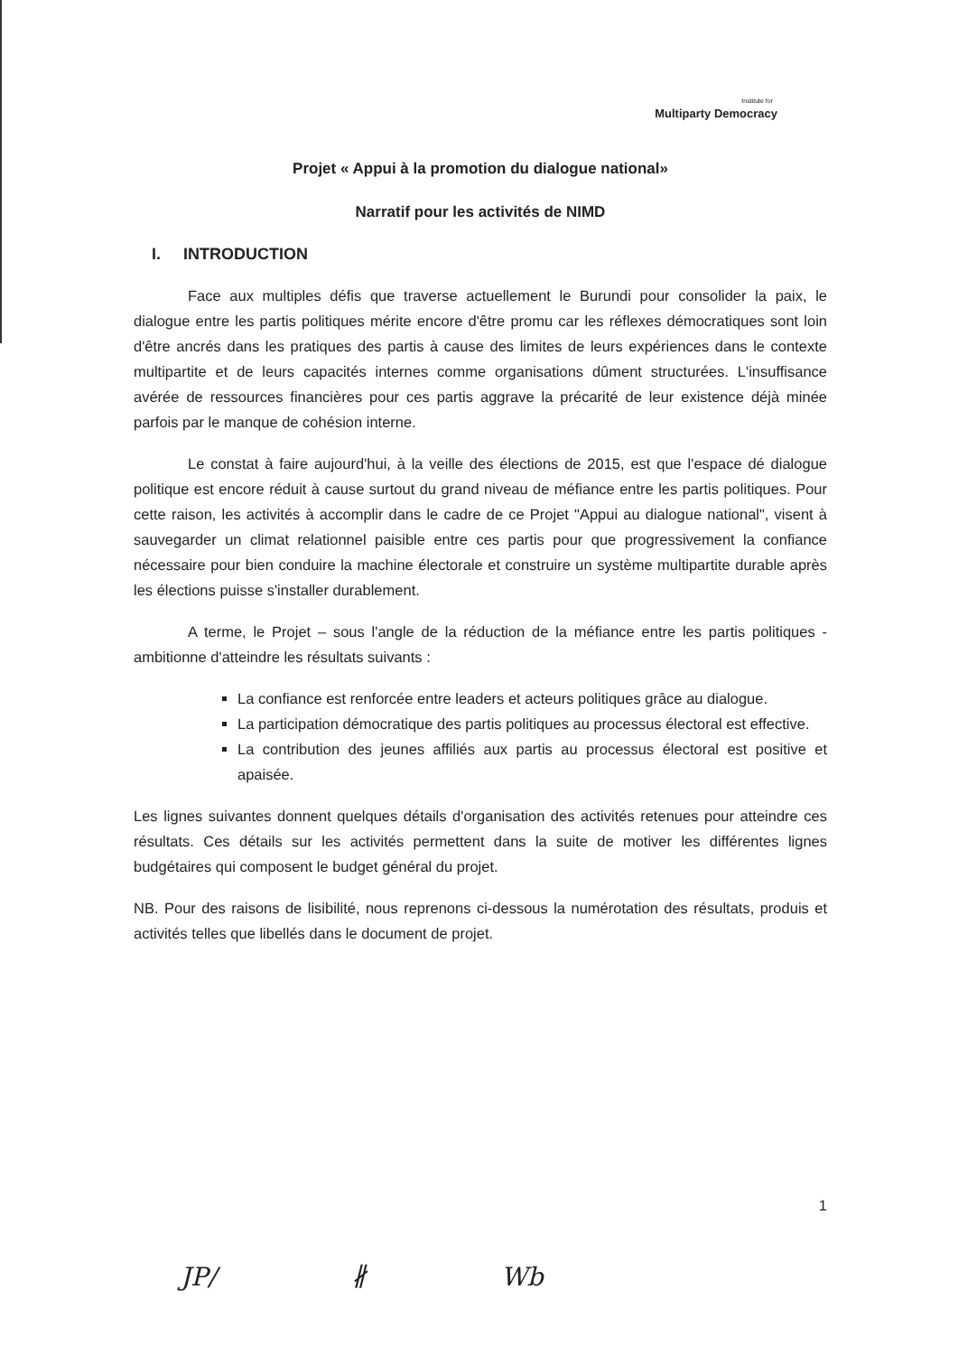Institute for
Multiparty Democracy
Projet « Appui à la promotion du dialogue national»
Narratif pour les activités de NIMD
I. INTRODUCTION
Face aux multiples défis que traverse actuellement le Burundi pour consolider la paix, le dialogue entre les partis politiques mérite encore d'être promu car les réflexes démocratiques sont loin d'être ancrés dans les pratiques des partis à cause des limites de leurs expériences dans le contexte multipartite et de leurs capacités internes comme organisations dûment structurées. L'insuffisance avérée de ressources financières pour ces partis aggrave la précarité de leur existence déjà minée parfois par le manque de cohésion interne.
Le constat à faire aujourd'hui, à la veille des élections de 2015, est que l'espace dé dialogue politique est encore réduit à cause surtout du grand niveau de méfiance entre les partis politiques. Pour cette raison, les activités à accomplir dans le cadre de ce Projet "Appui au dialogue national", visent à sauvegarder un climat relationnel paisible entre ces partis pour que progressivement la confiance nécessaire pour bien conduire la machine électorale et construire un système multipartite durable après les élections puisse s'installer durablement.
A terme, le Projet – sous l'angle de la réduction de la méfiance entre les partis politiques - ambitionne d'atteindre les résultats suivants :
La confiance est renforcée entre leaders et acteurs politiques grâce au dialogue.
La participation démocratique des partis politiques au processus électoral est effective.
La contribution des jeunes affiliés aux partis au processus électoral est positive et apaisée.
Les lignes suivantes donnent quelques détails d'organisation des activités retenues pour atteindre ces résultats. Ces détails sur les activités permettent dans la suite de motiver les différentes lignes budgétaires qui composent le budget général du projet.
NB. Pour des raisons de lisibilité, nous reprenons ci-dessous la numérotation des résultats, produis et activités telles que libellés dans le document de projet.
1
JP/ ∦ Wb